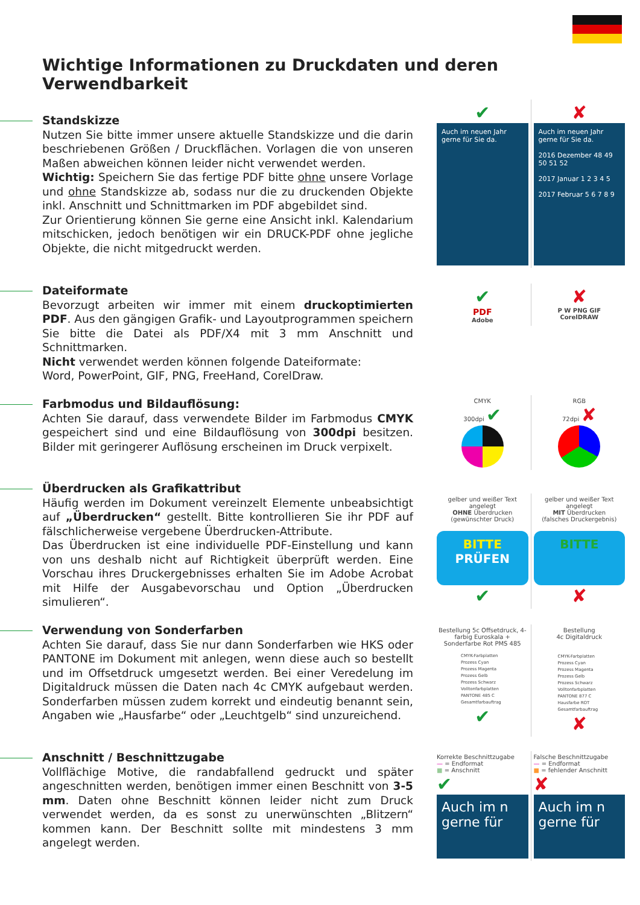Wichtige Informationen zu Druckdaten und deren Verwendbarkeit
Standskizze
Nutzen Sie bitte immer unsere aktuelle Standskizze und die darin beschriebenen Größen / Druckflächen. Vorlagen die von unseren Maßen abweichen können leider nicht verwendet werden.
Wichtig: Speichern Sie das fertige PDF bitte ohne unsere Vorlage und ohne Standskizze ab, sodass nur die zu druckenden Objekte inkl. Anschnitt und Schnittmarken im PDF abgebildet sind.
Zur Orientierung können Sie gerne eine Ansicht inkl. Kalendarium mitschicken, jedoch benötigen wir ein DRUCK-PDF ohne jegliche Objekte, die nicht mitgedruckt werden.
✔
Auch im neuen Jahr gerne für Sie da.
✘
Auch im neuen Jahr gerne für Sie da.
2016 Dezember 48 49 50 51 52
2017 Januar 1 2 3 4 5
2017 Februar 5 6 7 8 9
Dateiformate
Bevorzugt arbeiten wir immer mit einem druckoptimierten PDF. Aus den gängigen Grafik- und Layoutprogrammen speichern Sie bitte die Datei als PDF/X4 mit 3 mm Anschnitt und Schnittmarken.
Nicht verwendet werden können folgende Dateiformate:
Word, PowerPoint, GIF, PNG, FreeHand, CorelDraw.
✔
PDF
Adobe
✘
P W PNG GIF
CorelDRAW
Farbmodus und Bildauflösung:
Achten Sie darauf, dass verwendete Bilder im Farbmodus CMYK gespeichert sind und eine Bildauflösung von 300dpi besitzen. Bilder mit geringerer Auflösung erscheinen im Druck verpixelt.
CMYK
300dpi ✔
RGB
72dpi ✘
Überdrucken als Grafikattribut
Häufig werden im Dokument vereinzelt Elemente unbeabsichtigt auf „Überdrucken“ gestellt. Bitte kontrollieren Sie ihr PDF auf fälschlicherweise vergebene Überdrucken-Attribute.
Das Überdrucken ist eine individuelle PDF-Einstellung und kann von uns deshalb nicht auf Richtigkeit überprüft werden. Eine Vorschau ihres Druckergebnisses erhalten Sie im Adobe Acrobat mit Hilfe der Ausgabevorschau und Option „Überdrucken simulieren“.
gelber und weißer Text angelegt
OHNE Überdrucken
(gewünschter Druck)
BITTE
PRÜFEN
✔
gelber und weißer Text angelegt
MIT Überdrucken
(falsches Druckergebnis)
BITTE
✘
Verwendung von Sonderfarben
Achten Sie darauf, dass Sie nur dann Sonderfarben wie HKS oder PANTONE im Dokument mit anlegen, wenn diese auch so bestellt und im Offsetdruck umgesetzt werden. Bei einer Veredelung im Digitaldruck müssen die Daten nach 4c CMYK aufgebaut werden. Sonderfarben müssen zudem korrekt und eindeutig benannt sein, Angaben wie „Hausfarbe“ oder „Leuchtgelb“ sind unzureichend.
Bestellung 5c Offsetdruck, 4-farbig Euroskala + Sonderfarbe Rot PMS 485
CMYK-Farbplatten
Prozess Cyan
Prozess Magenta
Prozess Gelb
Prozess Schwarz
Volltonfarbplatten
PANTONE 485 C
Gesamtfarbauftrag
✔
Bestellung
4c Digitaldruck
CMYK-Farbplatten
Prozess Cyan
Prozess Magenta
Prozess Gelb
Prozess Schwarz
Volltonfarbplatten
PANTONE 877 C
Hausfarbe ROT
Gesamtfarbauftrag
✘
Anschnitt / Beschnittzugabe
Vollflächige Motive, die randabfallend gedruckt und später angeschnitten werden, benötigen immer einen Beschnitt von 3-5 mm. Daten ohne Beschnitt können leider nicht zum Druck verwendet werden, da es sonst zu unerwünschten „Blitzern“ kommen kann. Der Beschnitt sollte mit mindestens 3 mm angelegt werden.
Korrekte Beschnittzugabe
— = Endformat
■ = Anschnitt
✔
Auch im n gerne für
Falsche Beschnittzugabe
— = Endformat
■ = fehlender Anschnitt
✘
Auch im n gerne für